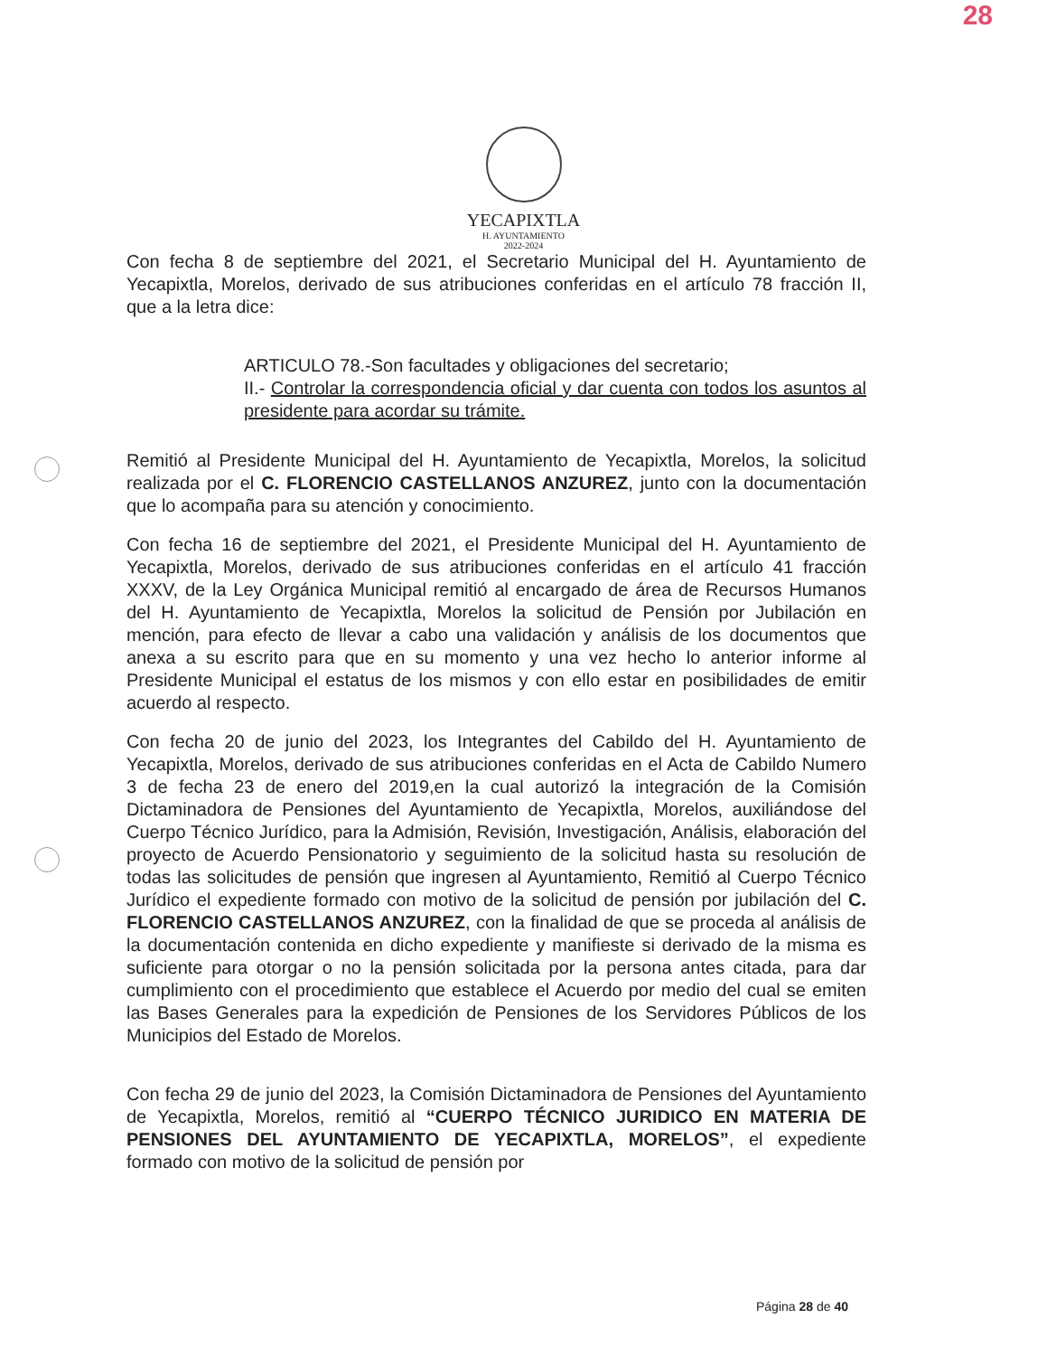28
YECAPIXTLA
H. AYUNTAMIENTO
2022-2024
Con fecha 8 de septiembre del 2021, el Secretario Municipal del H. Ayuntamiento de Yecapixtla, Morelos, derivado de sus atribuciones conferidas en el artículo 78 fracción II, que a la letra dice:
ARTICULO 78.-Son facultades y obligaciones del secretario;
II.- Controlar la correspondencia oficial y dar cuenta con todos los asuntos al presidente para acordar su trámite.
Remitió al Presidente Municipal del H. Ayuntamiento de Yecapixtla, Morelos, la solicitud realizada por el C. FLORENCIO CASTELLANOS ANZUREZ, junto con la documentación que lo acompaña para su atención y conocimiento.
Con fecha 16 de septiembre del 2021, el Presidente Municipal del H. Ayuntamiento de Yecapixtla, Morelos, derivado de sus atribuciones conferidas en el artículo 41 fracción XXXV, de la Ley Orgánica Municipal remitió al encargado de área de Recursos Humanos del H. Ayuntamiento de Yecapixtla, Morelos la solicitud de Pensión por Jubilación en mención, para efecto de llevar a cabo una validación y análisis de los documentos que anexa a su escrito para que en su momento y una vez hecho lo anterior informe al Presidente Municipal el estatus de los mismos y con ello estar en posibilidades de emitir acuerdo al respecto.
Con fecha 20 de junio del 2023, los Integrantes del Cabildo del H. Ayuntamiento de Yecapixtla, Morelos, derivado de sus atribuciones conferidas en el Acta de Cabildo Numero 3 de fecha 23 de enero del 2019,en la cual autorizó la integración de la Comisión Dictaminadora de Pensiones del Ayuntamiento de Yecapixtla, Morelos, auxiliándose del Cuerpo Técnico Jurídico, para la Admisión, Revisión, Investigación, Análisis, elaboración del proyecto de Acuerdo Pensionatorio y seguimiento de la solicitud hasta su resolución de todas las solicitudes de pensión que ingresen al Ayuntamiento, Remitió al Cuerpo Técnico Jurídico el expediente formado con motivo de la solicitud de pensión por jubilación del C. FLORENCIO CASTELLANOS ANZUREZ, con la finalidad de que se proceda al análisis de la documentación contenida en dicho expediente y manifieste si derivado de la misma es suficiente para otorgar o no la pensión solicitada por la persona antes citada, para dar cumplimiento con el procedimiento que establece el Acuerdo por medio del cual se emiten las Bases Generales para la expedición de Pensiones de los Servidores Públicos de los Municipios del Estado de Morelos.
Con fecha 29 de junio del 2023, la Comisión Dictaminadora de Pensiones del Ayuntamiento de Yecapixtla, Morelos, remitió al “CUERPO TÉCNICO JURIDICO EN MATERIA DE PENSIONES DEL AYUNTAMIENTO DE YECAPIXTLA, MORELOS”, el expediente formado con motivo de la solicitud de pensión por
Página 28 de 40